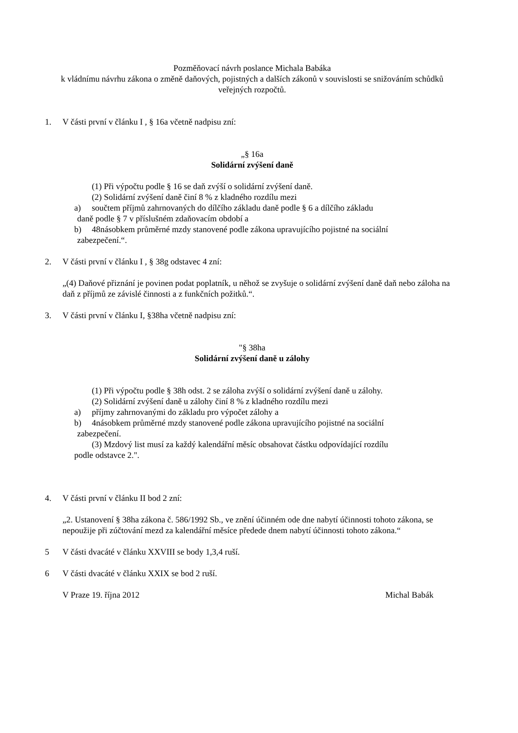Pozměňovací návrh poslance Michala Babáka
k vládnímu návrhu zákona o změně daňových, pojistných a dalších zákonů v souvislosti se snižováním schůdků veřejných rozpočtů.
1. V části první v článku I , § 16a včetně nadpisu zní:
„§ 16a
Solidární zvýšení daně
(1) Při výpočtu podle § 16 se daň zvýší o solidární zvýšení daně.
(2) Solidární zvýšení daně činí 8 % z kladného rozdílu mezi
a) součtem příjmů zahrnovaných do dílčího základu daně podle § 6 a dílčího základu
daně podle § 7 v příslušném zdaňovacím období a
b) 48násobkem průměrné mzdy stanovené podle zákona upravujícího pojistné na sociální
zabezpečení.“.
2. V části první v článku I , § 38g odstavec 4 zní:
„(4) Daňové přiznání je povinen podat poplatník, u něhož se zvyšuje o solidární zvýšení daně daň nebo záloha na daň z příjmů ze závislé činnosti a z funkčních požitků.“.
3. V části první v článku I, §38ha včetně nadpisu zní:
"§ 38ha
Solidární zvýšení daně u zálohy
(1) Při výpočtu podle § 38h odst. 2 se záloha zvýší o solidární zvýšení daně u zálohy.
(2) Solidární zvýšení daně u zálohy činí 8 % z kladného rozdílu mezi
a) příjmy zahrnovanými do základu pro výpočet zálohy a
b) 4násobkem průměrné mzdy stanovené podle zákona upravujícího pojistné na sociální
zabezpečení.
(3) Mzdový list musí za každý kalendářní měsíc obsahovat částku odpovídající rozdílu
podle odstavce 2.".
4. V části první v článku II bod 2 zní:
„2. Ustanovení § 38ha zákona č. 586/1992 Sb., ve znění účinném ode dne nabytí účinnosti tohoto zákona, se nepoužije při zúčtování mezd za kalendářní měsíce předede dnem nabytí účinnosti tohoto zákona.“
5 V části dvacáté v článku XXVIII se body 1,3,4 ruší.
6 V části dvacáté v článku XXIX se bod 2 ruší.
V Praze 19. října 2012 Michal Babák